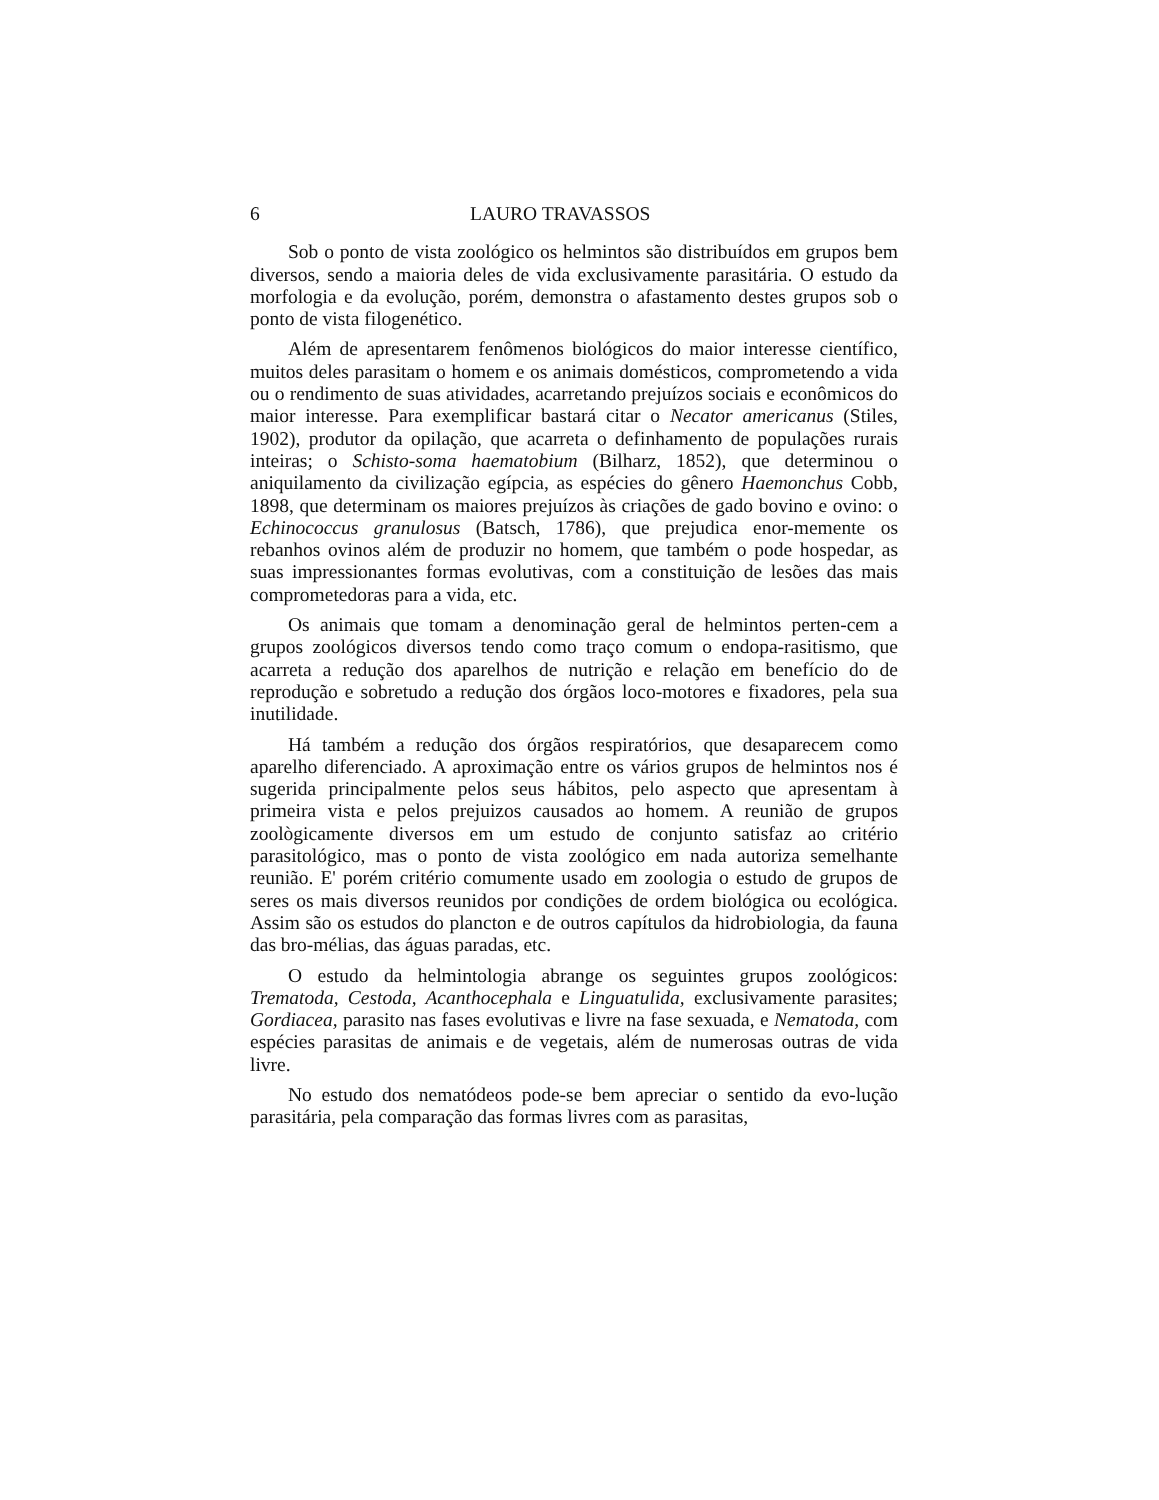6 LAURO TRAVASSOS
Sob o ponto de vista zoológico os helmintos são distribuídos em grupos bem diversos, sendo a maioria deles de vida exclusivamente parasitária. O estudo da morfologia e da evolução, porém, demonstra o afastamento destes grupos sob o ponto de vista filogenético.
Além de apresentarem fenômenos biológicos do maior interesse científico, muitos deles parasitam o homem e os animais domésticos, comprometendo a vida ou o rendimento de suas atividades, acarretando prejuízos sociais e econômicos do maior interesse. Para exemplificar bastará citar o Necator americanus (Stiles, 1902), produtor da opilação, que acarreta o definhamento de populações rurais inteiras; o Schisto-soma haematobium (Bilharz, 1852), que determinou o aniquilamento da civilização egípcia, as espécies do gênero Haemonchus Cobb, 1898, que determinam os maiores prejuízos às criações de gado bovino e ovino: o Echinococcus granulosus (Batsch, 1786), que prejudica enor-memente os rebanhos ovinos além de produzir no homem, que também o pode hospedar, as suas impressionantes formas evolutivas, com a constituição de lesões das mais comprometedoras para a vida, etc.
Os animais que tomam a denominação geral de helmintos perten-cem a grupos zoológicos diversos tendo como traço comum o endopa-rasitismo, que acarreta a redução dos aparelhos de nutrição e relação em benefício do de reprodução e sobretudo a redução dos órgãos loco-motores e fixadores, pela sua inutilidade.
Há também a redução dos órgãos respiratórios, que desaparecem como aparelho diferenciado. A aproximação entre os vários grupos de helmintos nos é sugerida principalmente pelos seus hábitos, pelo aspecto que apresentam à primeira vista e pelos prejuizos causados ao homem. A reunião de grupos zoològicamente diversos em um estudo de conjunto satisfaz ao critério parasitológico, mas o ponto de vista zoológico em nada autoriza semelhante reunião. E' porém critério comumente usado em zoologia o estudo de grupos de seres os mais diversos reunidos por condições de ordem biológica ou ecológica. Assim são os estudos do plancton e de outros capítulos da hidrobiologia, da fauna das bro-mélias, das águas paradas, etc.
O estudo da helmintologia abrange os seguintes grupos zoológicos: Trematoda, Cestoda, Acanthocephala e Linguatulida, exclusivamente parasites; Gordiacea, parasito nas fases evolutivas e livre na fase sexuada, e Nematoda, com espécies parasitas de animais e de vegetais, além de numerosas outras de vida livre.
No estudo dos nematódeos pode-se bem apreciar o sentido da evo-lução parasitária, pela comparação das formas livres com as parasitas,